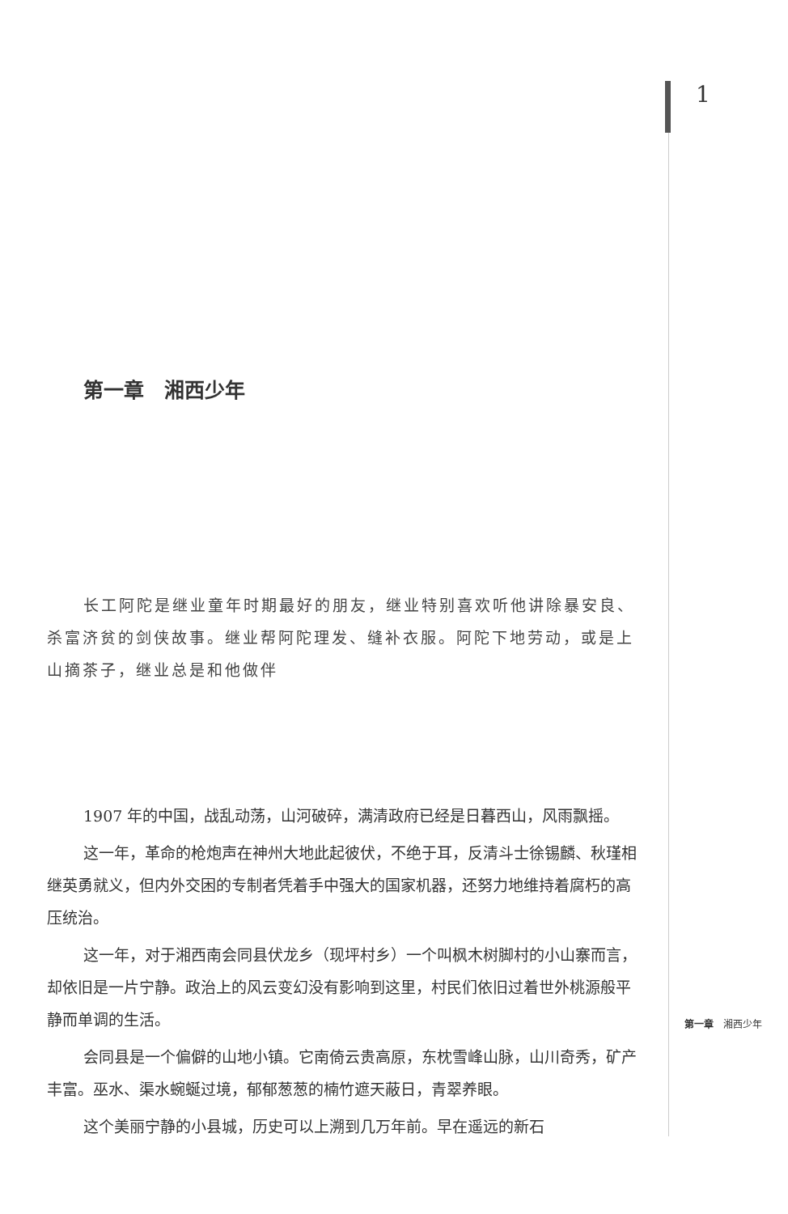1
第一章　湘西少年
长工阿陀是继业童年时期最好的朋友，继业特别喜欢听他讲除暴安良、杀富济贫的剑侠故事。继业帮阿陀理发、缝补衣服。阿陀下地劳动，或是上山摘茶子，继业总是和他做伴
1907 年的中国，战乱动荡，山河破碎，满清政府已经是日暮西山，风雨飘摇。
这一年，革命的枪炮声在神州大地此起彼伏，不绝于耳，反清斗士徐锡麟、秋瑾相继英勇就义，但内外交困的专制者凭着手中强大的国家机器，还努力地维持着腐朽的高压统治。
这一年，对于湘西南会同县伏龙乡（现坪村乡）一个叫枫木树脚村的小山寨而言，却依旧是一片宁静。政治上的风云变幻没有影响到这里，村民们依旧过着世外桃源般平静而单调的生活。
会同县是一个偏僻的山地小镇。它南倚云贵高原，东枕雪峰山脉，山川奇秀，矿产丰富。巫水、渠水蜿蜒过境，郁郁葱葱的楠竹遮天蔽日，青翠养眼。
这个美丽宁静的小县城，历史可以上溯到几万年前。早在遥远的新石
第一章　湘西少年